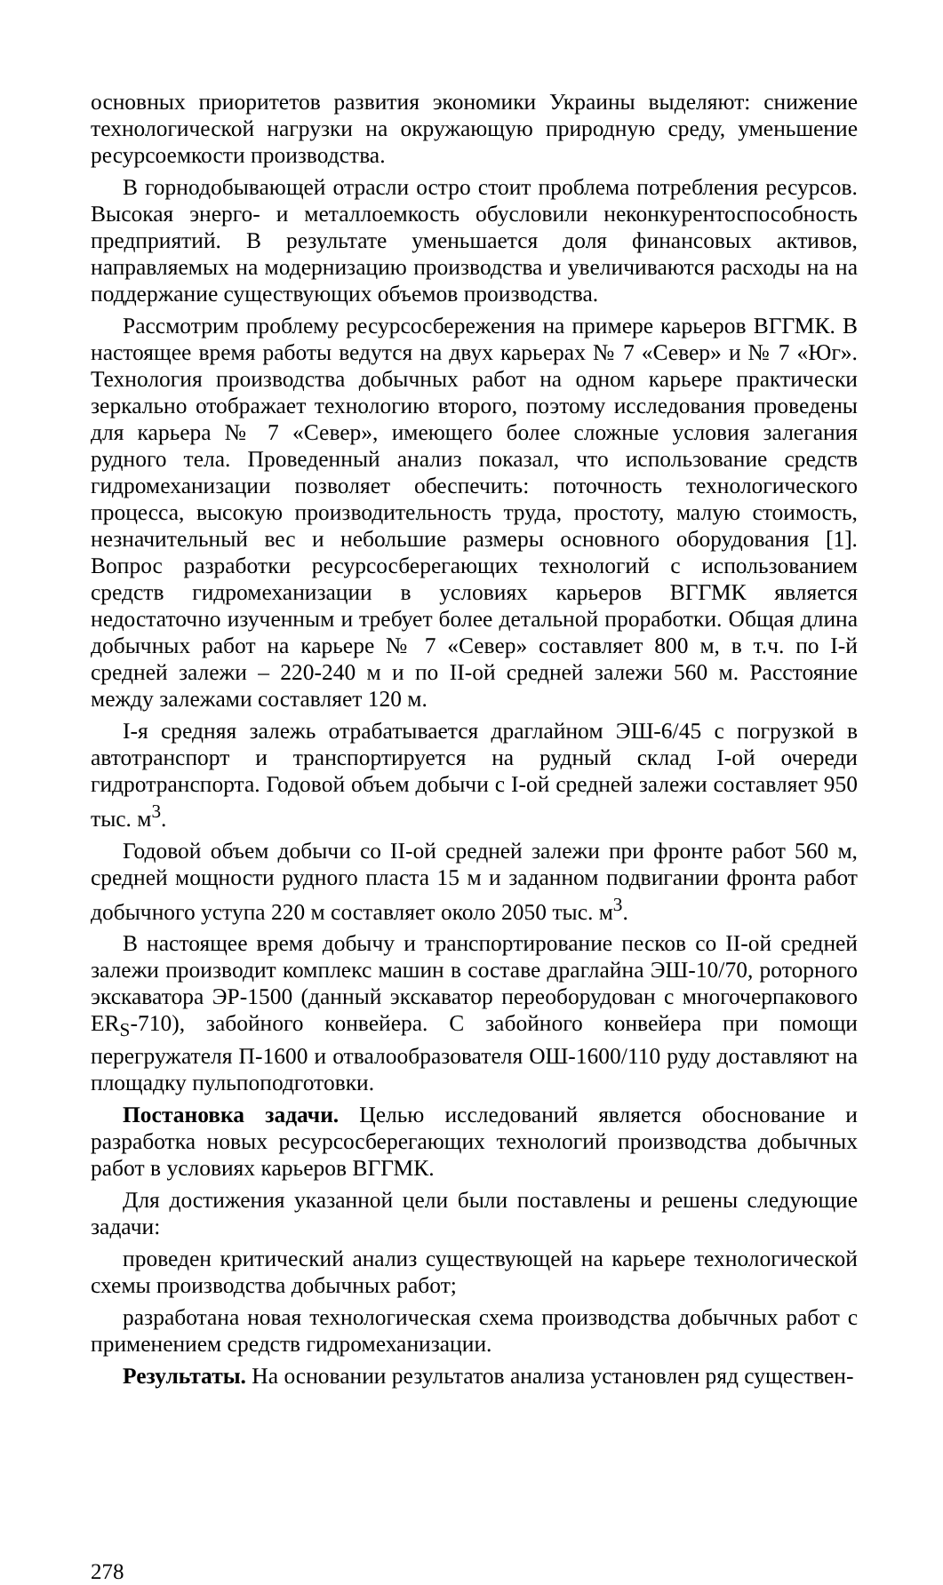основных приоритетов развития экономики Украины выделяют: снижение технологической нагрузки на окружающую природную среду, уменьшение ресурсоемкости производства.
В горнодобывающей отрасли остро стоит проблема потребления ресурсов. Высокая энерго- и металлоемкость обусловили неконкурентоспособность предприятий. В результате уменьшается доля финансовых активов, направляемых на модернизацию производства и увеличиваются расходы на на поддержание существующих объемов производства.
Рассмотрим проблему ресурсосбережения на примере карьеров ВГГМК. В настоящее время работы ведутся на двух карьерах № 7 «Север» и № 7 «Юг». Технология производства добычных работ на одном карьере практически зеркально отображает технологию второго, поэтому исследования проведены для карьера № 7 «Север», имеющего более сложные условия залегания рудного тела. Проведенный анализ показал, что использование средств гидромеханизации позволяет обеспечить: поточность технологического процесса, высокую производительность труда, простоту, малую стоимость, незначительный вес и небольшие размеры основного оборудования [1]. Вопрос разработки ресурсосберегающих технологий с использованием средств гидромеханизации в условиях карьеров ВГГМК является недостаточно изученным и требует более детальной проработки. Общая длина добычных работ на карьере № 7 «Север» составляет 800 м, в т.ч. по I-й средней залежи – 220-240 м и по II-ой средней залежи 560 м. Расстояние между залежами составляет 120 м.
I-я средняя залежь отрабатывается драглайном ЭШ-6/45 с погрузкой в автотранспорт и транспортируется на рудный склад I-ой очереди гидротранспорта. Годовой объем добычи с I-ой средней залежи составляет 950 тыс. м<sup>3</sup>.
Годовой объем добычи со II-ой средней залежи при фронте работ 560 м, средней мощности рудного пласта 15 м и заданном подвигании фронта работ добычного уступа 220 м составляет около 2050 тыс. м<sup>3</sup>.
В настоящее время добычу и транспортирование песков со II-ой средней залежи производит комплекс машин в составе драглайна ЭШ-10/70, роторного экскаватора ЭР-1500 (данный экскаватор переоборудован с многочерпакового ER<sub>S</sub>-710), забойного конвейера. С забойного конвейера при помощи перегружателя П-1600 и отвалообразователя ОШ-1600/110 руду доставляют на площадку пульпоподготовки.
Постановка задачи. Целью исследований является обоснование и разработка новых ресурсосберегающих технологий производства добычных работ в условиях карьеров ВГГМК.
Для достижения указанной цели были поставлены и решены следующие задачи:
проведен критический анализ существующей на карьере технологической схемы производства добычных работ;
разработана новая технологическая схема производства добычных работ с применением средств гидромеханизации.
Результаты. На основании результатов анализа установлен ряд существен-
278